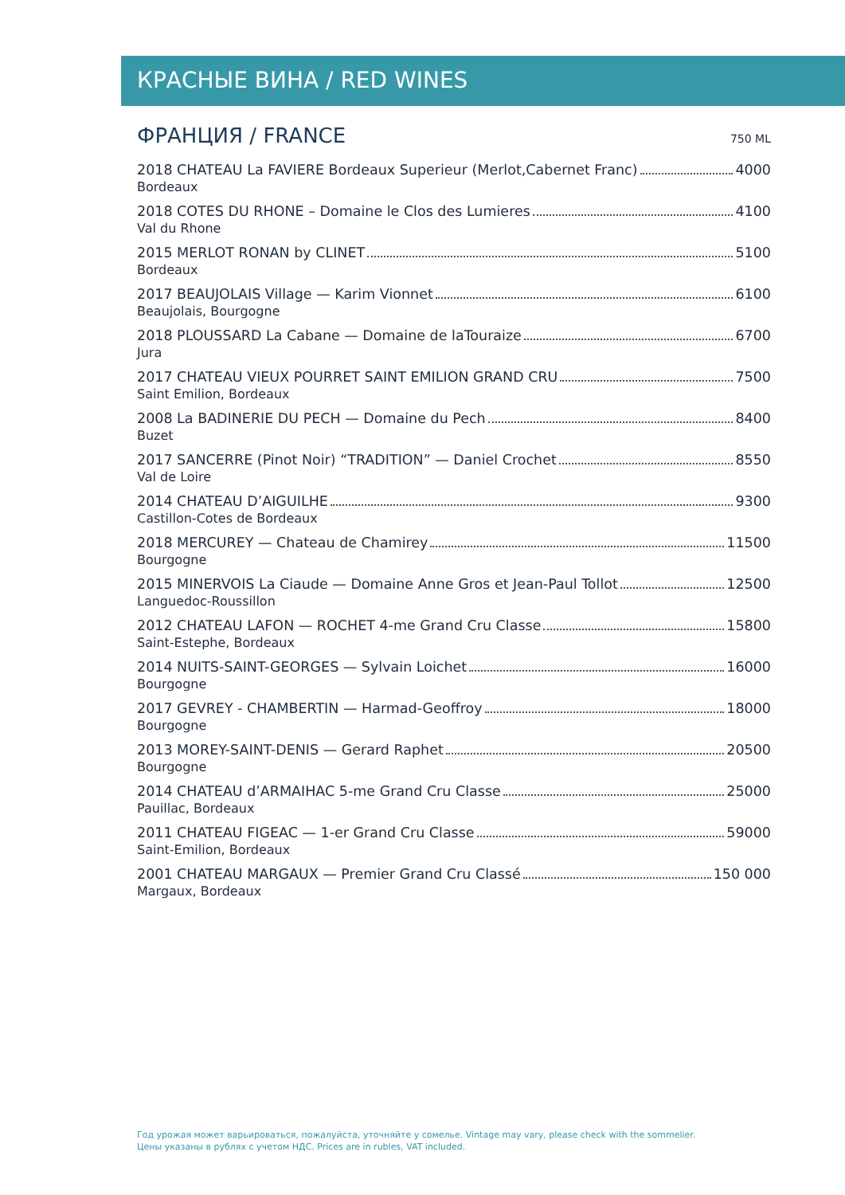КРАСНЫЕ ВИНА / RED WINES
ФРАНЦИЯ / FRANCE
750 ML
2018 CHATEAU La FAVIERE Bordeaux Superieur (Merlot,Cabernet Franc) 4000
Bordeaux
2018 COTES DU RHONE – Domaine le Clos des Lumieres 4100
Val du Rhone
2015 MERLOT RONAN by CLINET 5100
Bordeaux
2017 BEAUJOLAIS Village — Karim Vionnet 6100
Beaujolais, Bourgogne
2018 PLOUSSARD La Cabane — Domaine de laTouraize 6700
Jura
2017 CHATEAU VIEUX POURRET SAINT EMILION GRAND CRU 7500
Saint Emilion, Bordeaux
2008 La BADINERIE DU PECH — Domaine du Pech 8400
Buzet
2017 SANCERRE (Pinot Noir) “TRADITION” — Daniel Crochet 8550
Val de Loire
2014 CHATEAU D’AIGUILHE 9300
Castillon-Cotes de Bordeaux
2018 MERCUREY — Chateau de Chamirey 11500
Bourgogne
2015 MINERVOIS La Ciaude — Domaine Anne Gros et Jean-Paul Tollot 12500
Languedoc-Roussillon
2012 CHATEAU LAFON — ROCHET 4-me Grand Cru Classe 15800
Saint-Estephe, Bordeaux
2014 NUITS-SAINT-GEORGES — Sylvain Loichet 16000
Bourgogne
2017 GEVREY - CHAMBERTIN — Harmad-Geoffroy 18000
Bourgogne
2013 MOREY-SAINT-DENIS — Gerard Raphet 20500
Bourgogne
2014 CHATEAU d’ARMAIHAC 5-me Grand Cru Classe 25000
Pauillac, Bordeaux
2011 CHATEAU FIGEAC — 1-er Grand Cru Classe 59000
Saint-Emilion, Bordeaux
2001 CHATEAU MARGAUX — Premier Grand Cru Classé 150 000
Margaux, Bordeaux
Год урожая может варьироваться, пожалуйста, уточняйте у сомелье. Vintage may vary, please check with the sommelier.
Цены указаны в рублях с учетом НДС. Prices are in rubles, VAT included.